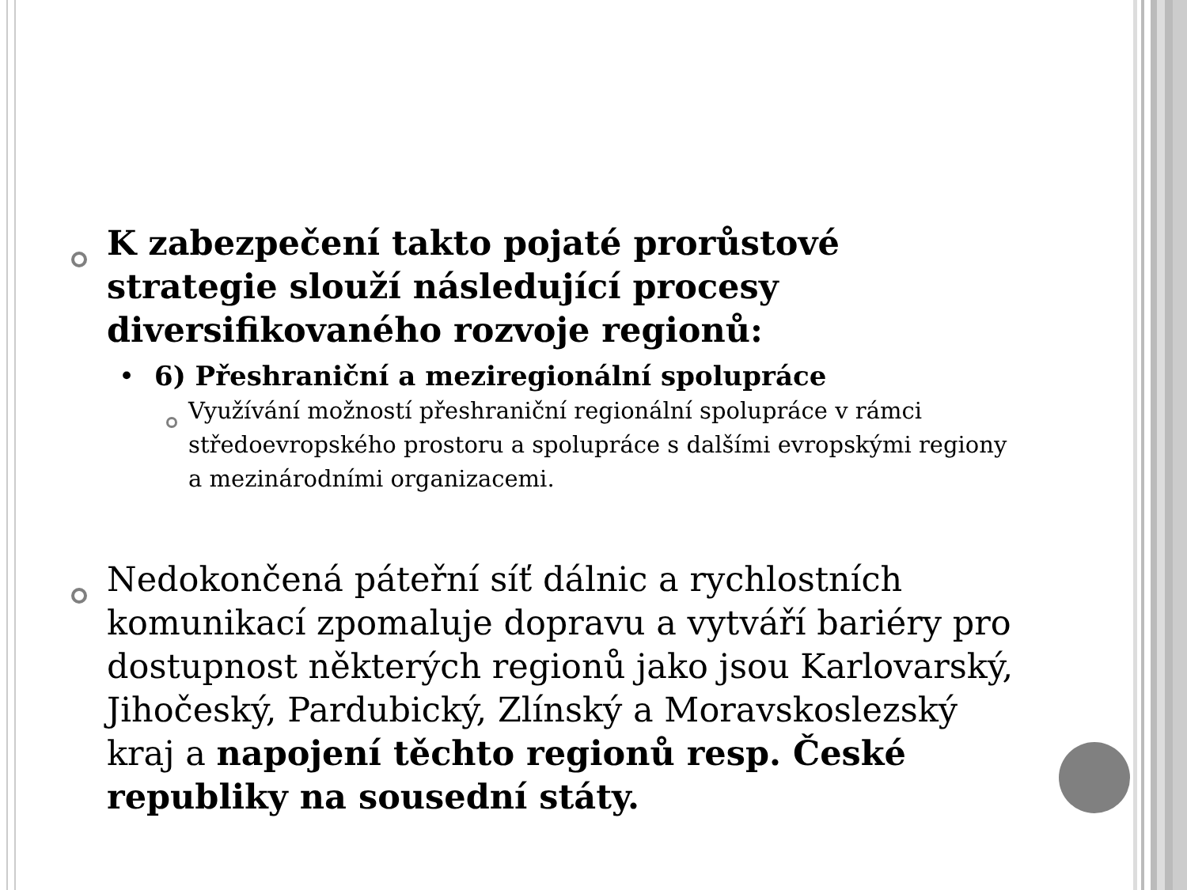K zabezpečení takto pojaté prorůstové strategie slouží následující procesy diversifikovaného rozvoje regionů:
• 6) Přeshraniční a meziregionální spolupráce
Využívání možností přeshraniční regionální spolupráce v rámci středoevropského prostoru a spolupráce s dalšími evropskými regiony a mezinárodními organizacemi.
Nedokončená páteřní síť dálnic a rychlostních komunikací zpomaluje dopravu a vytváří bariéry pro dostupnost některých regionů jako jsou Karlovarský, Jihočeský, Pardubický, Zlínský a Moravskoslezský kraj a napojení těchto regionů resp. České republiky na sousední státy.